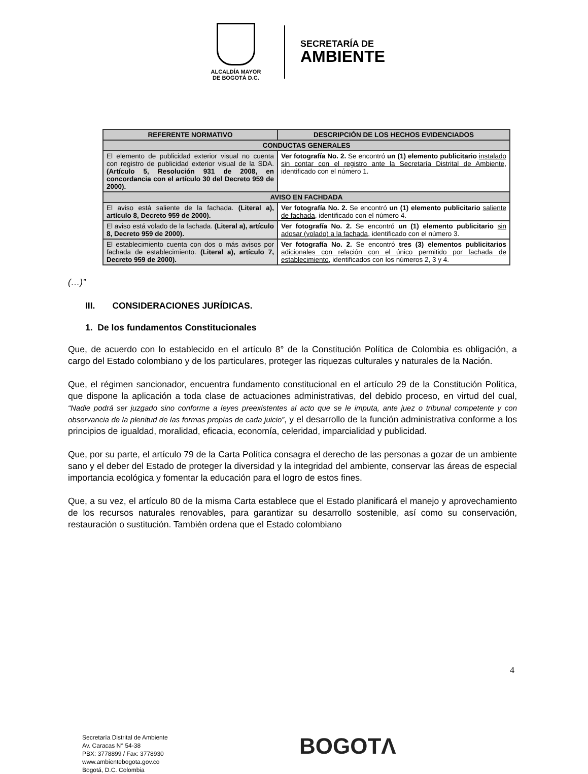ALCALDÍA MAYOR
DE BOGOTÁ D.C.
SECRETARÍA DE
AMBIENTE
| REFERENTE NORMATIVO | DESCRIPCIÓN DE LOS HECHOS EVIDENCIADOS |
| --- | --- |
| CONDUCTAS GENERALES | |
| El elemento de publicidad exterior visual no cuenta con registro de publicidad exterior visual de la SDA. (Artículo 5, Resolución 931 de 2008, en concordancia con el artículo 30 del Decreto 959 de 2000). | Ver fotografía No. 2. Se encontró un (1) elemento publicitario instalado sin contar con el registro ante la Secretaría Distrital de Ambiente, identificado con el número 1. |
| AVISO EN FACHDADA | |
| El aviso está saliente de la fachada. (Literal a), artículo 8, Decreto 959 de 2000). | Ver fotografía No. 2. Se encontró un (1) elemento publicitario saliente de fachada , identificado con el número 4. |
| El aviso está volado de la fachada. (Literal a), artículo 8, Decreto 959 de 2000). | Ver fotografía No. 2. Se encontró un (1) elemento publicitario sin adosar (volado) a la fachada , identificado con el número 3. |
| El establecimiento cuenta con dos o más avisos por fachada de establecimiento. (Literal a), artículo 7, Decreto 959 de 2000). | Ver fotografía No. 2. Se encontró tres (3) elementos publicitarios adicionales con relación con el único permitido por fachada de establecimiento , identificados con los números 2, 3 y 4. |
(…)”
III. CONSIDERACIONES JURÍDICAS.
1. De los fundamentos Constitucionales
Que, de acuerdo con lo establecido en el artículo 8° de la Constitución Política de Colombia es obligación, a cargo del Estado colombiano y de los particulares, proteger las riquezas culturales y naturales de la Nación.
Que, el régimen sancionador, encuentra fundamento constitucional en el artículo 29 de la Constitución Política, que dispone la aplicación a toda clase de actuaciones administrativas, del debido proceso, en virtud del cual, “Nadie podrá ser juzgado sino conforme a leyes preexistentes al acto que se le imputa, ante juez o tribunal competente y con observancia de la plenitud de las formas propias de cada juicio”, y el desarrollo de la función administrativa conforme a los principios de igualdad, moralidad, eficacia, economía, celeridad, imparcialidad y publicidad.
Que, por su parte, el artículo 79 de la Carta Política consagra el derecho de las personas a gozar de un ambiente sano y el deber del Estado de proteger la diversidad y la integridad del ambiente, conservar las áreas de especial importancia ecológica y fomentar la educación para el logro de estos fines.
Que, a su vez, el artículo 80 de la misma Carta establece que el Estado planificará el manejo y aprovechamiento de los recursos naturales renovables, para garantizar su desarrollo sostenible, así como su conservación, restauración o sustitución. También ordena que el Estado colombiano
4
Secretaría Distrital de Ambiente
Av. Caracas N° 54-38
PBX: 3778899 / Fax: 3778930
www.ambientebogota.gov.co
Bogotá, D.C. Colombia
BOGOTΛ